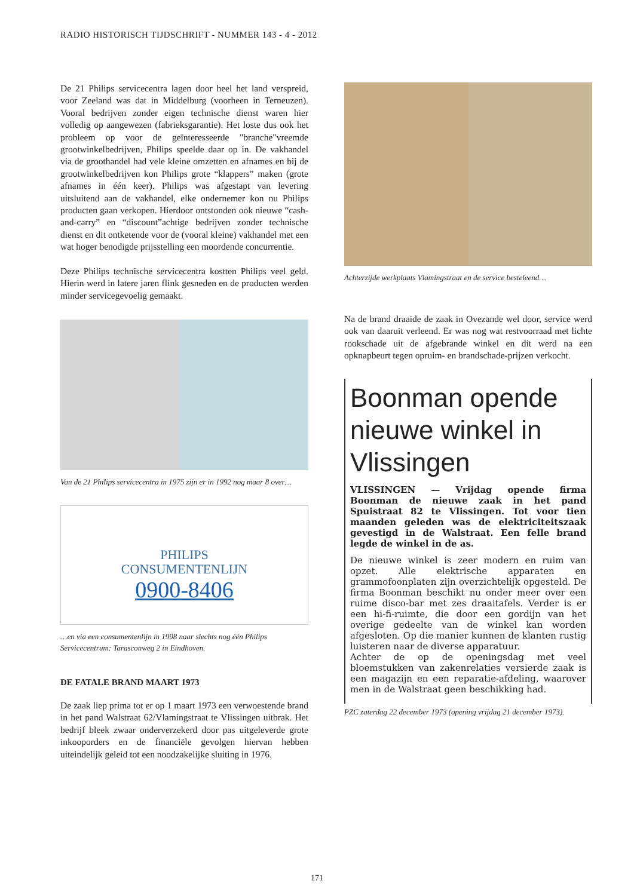RADIO HISTORISCH TIJDSCHRIFT - NUMMER 143 - 4 - 2012
De 21 Philips servicecentra lagen door heel het land verspreid, voor Zeeland was dat in Middelburg (voorheen in Terneuzen). Vooral bedrijven zonder eigen technische dienst waren hier volledig op aangewezen (fabrieksgarantie). Het loste dus ook het probleem op voor de geïnteresseerde "branche"vreemde grootwinkelbedrijven, Philips speelde daar op in. De vakhandel via de groothandel had vele kleine omzetten en afnames en bij de grootwinkelbedrijven kon Philips grote “klappers” maken (grote afnames in één keer). Philips was afgestapt van levering uitsluitend aan de vakhandel, elke ondernemer kon nu Philips producten gaan verkopen. Hierdoor ontstonden ook nieuwe “cash-and-carry” en “discount”achtige bedrijven zonder technische dienst en dit ontketende voor de (vooral kleine) vakhandel met een wat hoger benodigde prijsstelling een moordende concurrentie.
Deze Philips technische servicecentra kostten Philips veel geld. Hierin werd in latere jaren flink gesneden en de producten werden minder servicegevoelig gemaakt.
Van de 21 Philips servicecentra in 1975 zijn er in 1992 nog maar 8 over…
PHILIPS
CONSUMENTENLIJN
0900-8406
…en via een consumentenlijn in 1998 naar slechts nog één Philips Servicecentrum: Tarasconweg 2 in Eindhoven.
DE FATALE BRAND MAART 1973
De zaak liep prima tot er op 1 maart 1973 een verwoestende brand in het pand Walstraat 62/Vlamingstraat te Vlissingen uitbrak. Het bedrijf bleek zwaar onderverzekerd door pas uitgeleverde grote inkooporders en de financiële gevolgen hiervan hebben uiteindelijk geleid tot een noodzakelijke sluiting in 1976.
Achterzijde werkplaats Vlamingstraat en de service besteleend…
Na de brand draaide de zaak in Ovezande wel door, service werd ook van daaruit verleend. Er was nog wat restvoorraad met lichte rookschade uit de afgebrande winkel en dit werd na een opknapbeurt tegen opruim- en brandschade-prijzen verkocht.
Boonman opende nieuwe winkel in Vlissingen
VLISSINGEN — Vrijdag opende firma Boonman de nieuwe zaak in het pand Spuistraat 82 te Vlissingen. Tot voor tien maanden geleden was de elektriciteitszaak gevestigd in de Walstraat. Een felle brand legde de winkel in de as.
De nieuwe winkel is zeer modern en ruim van opzet. Alle elektrische apparaten en grammofoonplaten zijn overzichtelijk opgesteld. De firma Boonman beschikt nu onder meer over een ruime disco-bar met zes draaitafels. Verder is er een hi-fi-ruimte, die door een gordijn van het overige gedeelte van de winkel kan worden afgesloten. Op die manier kunnen de klanten rustig luisteren naar de diverse apparatuur.
Achter de op de openingsdag met veel bloemstukken van zakenrelaties versierde zaak is een magazijn en een reparatie-afdeling, waarover men in de Walstraat geen beschikking had.
PZC zaterdag 22 december 1973 (opening vrijdag 21 december 1973).
171